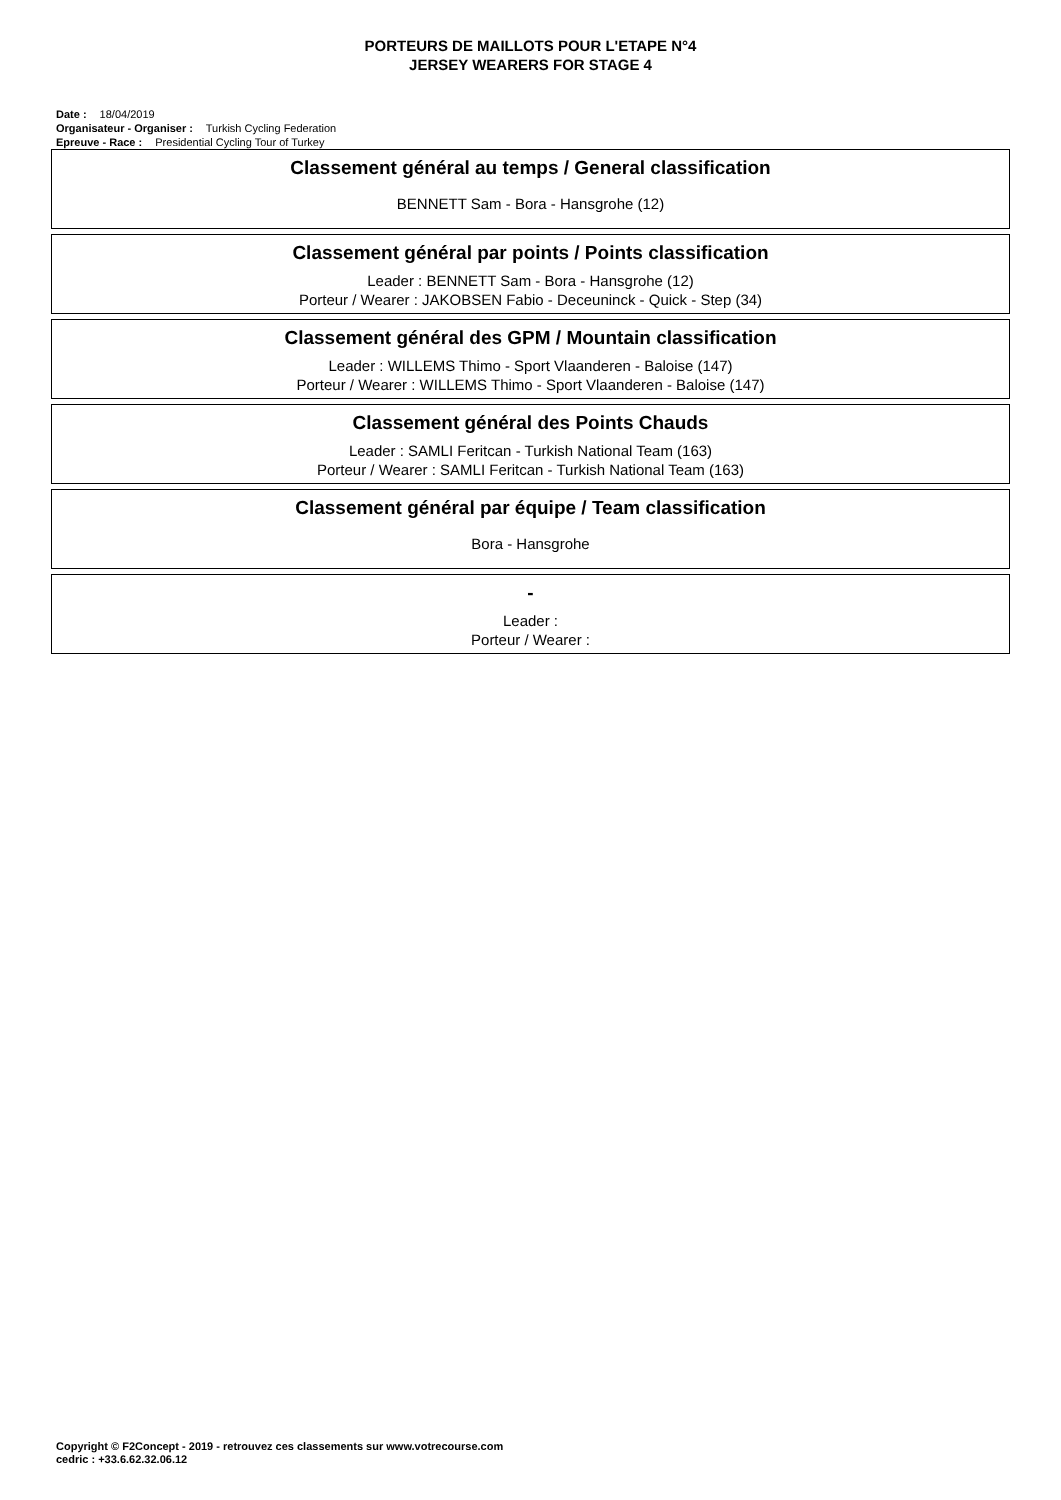PORTEURS DE MAILLOTS POUR L'ETAPE N°4
JERSEY WEARERS FOR STAGE 4
Date : 18/04/2019
Organisateur - Organiser : Turkish Cycling Federation
Epreuve - Race : Presidential Cycling Tour of Turkey
Classement général au temps / General classification
BENNETT Sam - Bora - Hansgrohe (12)
Classement général par points / Points classification
Leader : BENNETT Sam - Bora - Hansgrohe (12)
Porteur / Wearer : JAKOBSEN Fabio - Deceuninck - Quick - Step (34)
Classement général des GPM / Mountain classification
Leader : WILLEMS Thimo - Sport Vlaanderen - Baloise (147)
Porteur / Wearer : WILLEMS Thimo - Sport Vlaanderen - Baloise (147)
Classement général des Points Chauds
Leader : SAMLI Feritcan - Turkish National Team (163)
Porteur / Wearer : SAMLI Feritcan - Turkish National Team (163)
Classement général par équipe / Team classification
Bora - Hansgrohe
-
Leader :
Porteur / Wearer :
Copyright © F2Concept - 2019 - retrouvez ces classements sur www.votrecourse.com
cedric : +33.6.62.32.06.12